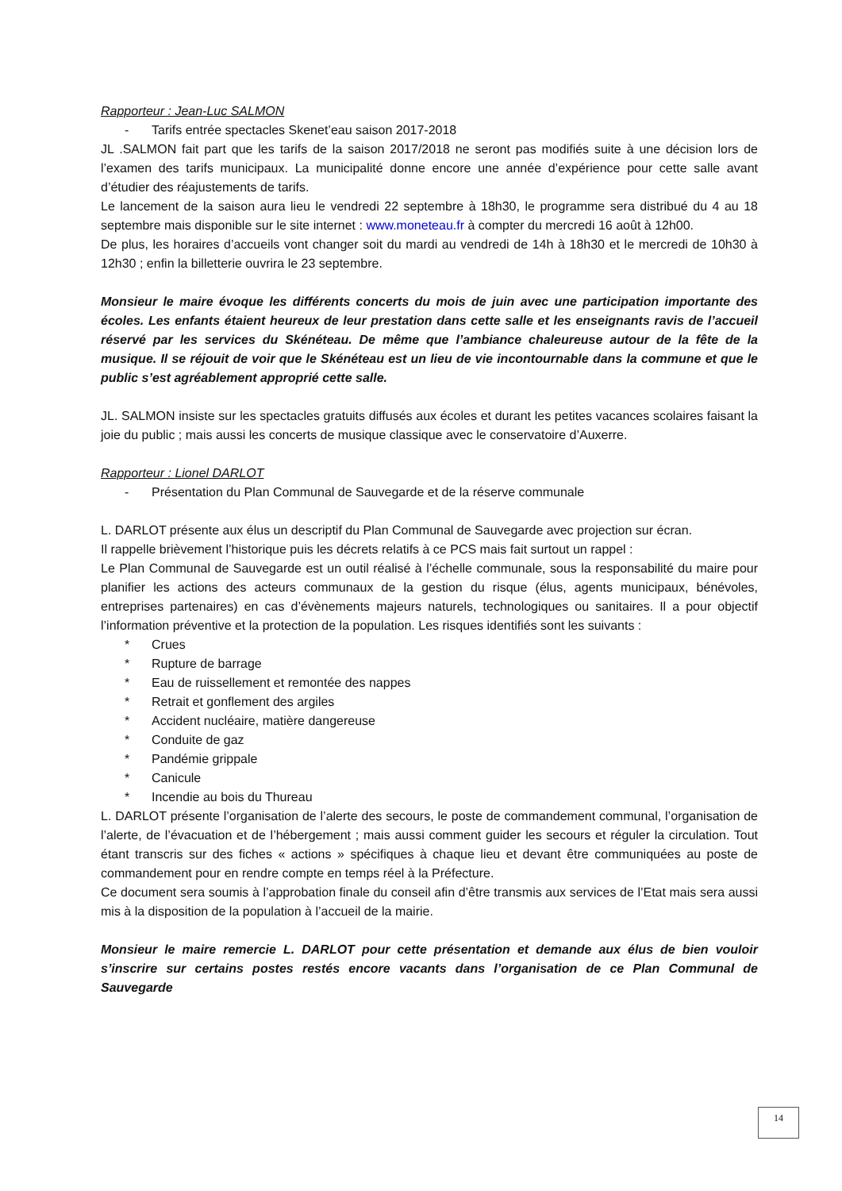Rapporteur : Jean-Luc SALMON
- Tarifs entrée spectacles Skenet’eau saison 2017-2018
JL .SALMON fait part que les tarifs de la saison 2017/2018 ne seront pas modifiés suite à une décision lors de l’examen des tarifs municipaux. La municipalité donne encore une année d’expérience pour cette salle avant d’étudier des réajustements de tarifs.
Le lancement de la saison aura lieu le vendredi 22 septembre à 18h30, le programme sera distribué du 4 au 18 septembre mais disponible sur le site internet : www.moneteau.fr à compter du mercredi 16 août à 12h00.
De plus, les horaires d’accueils vont changer soit du mardi au vendredi de 14h à 18h30 et le mercredi de 10h30 à 12h30 ; enfin la billetterie ouvrira le 23 septembre.
Monsieur le maire évoque les différents concerts du mois de juin avec une participation importante des écoles. Les enfants étaient heureux de leur prestation dans cette salle et les enseignants ravis de l’accueil réservé par les services du Skénéteau. De même que l’ambiance chaleureuse autour de la fête de la musique. Il se réjouit de voir que le Skénéteau est un lieu de vie incontournable dans la commune et que le public s’est agréablement approprié cette salle.
JL. SALMON insiste sur les spectacles gratuits diffusés aux écoles et durant les petites vacances scolaires faisant la joie du public ; mais aussi les concerts de musique classique avec le conservatoire d’Auxerre.
Rapporteur : Lionel DARLOT
- Présentation du Plan Communal de Sauvegarde et de la réserve communale
L. DARLOT présente aux élus un descriptif du Plan Communal de Sauvegarde avec projection sur écran.
Il rappelle brièvement l’historique puis les décrets relatifs à ce PCS mais fait surtout un rappel :
Le Plan Communal de Sauvegarde est un outil réalisé à l’échelle communale, sous la responsabilité du maire pour planifier les actions des acteurs communaux de la gestion du risque (élus, agents municipaux, bénévoles, entreprises partenaires) en cas d’évènements majeurs naturels, technologiques ou sanitaires. Il a pour objectif l’information préventive et la protection de la population. Les risques identifiés sont les suivants :
* Crues
* Rupture de barrage
* Eau de ruissellement et remontée des nappes
* Retrait et gonflement des argiles
* Accident nucléaire, matière dangereuse
* Conduite de gaz
* Pandémie grippale
* Canicule
* Incendie au bois du Thureau
L. DARLOT présente l’organisation de l’alerte des secours, le poste de commandement communal, l’organisation de l’alerte, de l’évacuation et de l’hébergement ; mais aussi comment guider les secours et réguler la circulation. Tout étant transcris sur des fiches « actions » spécifiques à chaque lieu et devant être communiquées au poste de commandement pour en rendre compte en temps réel à la Préfecture.
Ce document sera soumis à l’approbation finale du conseil afin d’être transmis aux services de l’Etat mais sera aussi mis à la disposition de la population à l’accueil de la mairie.
Monsieur le maire remercie L. DARLOT pour cette présentation et demande aux élus de bien vouloir s’inscrire sur certains postes restés encore vacants dans l’organisation de ce Plan Communal de Sauvegarde
14